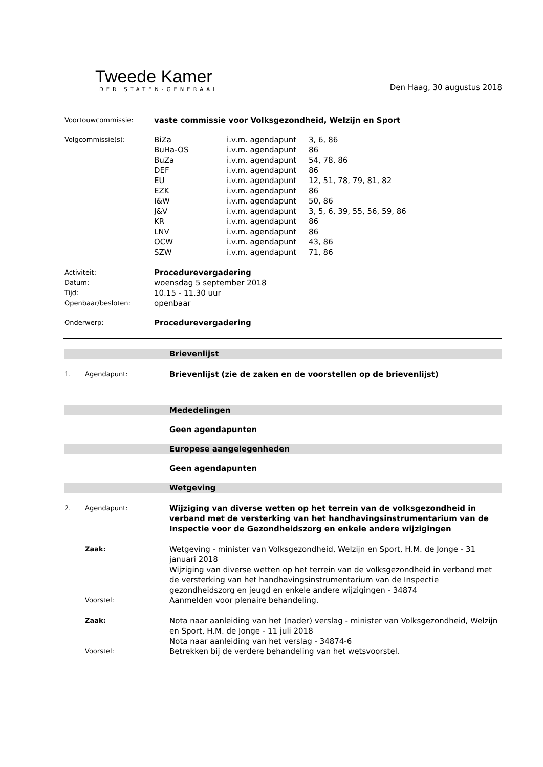Tweede Kamer
DER STATEN-GENERAAL
Den Haag, 30 augustus 2018
| Voortouwcommissie: | vaste commissie voor Volksgezondheid, Welzijn en Sport | | |
| Volgcommissie(s): | BiZa | i.v.m. agendapunt | 3, 6, 86 |
| | BuHa-OS | i.v.m. agendapunt | 86 |
| | BuZa | i.v.m. agendapunt | 54, 78, 86 |
| | DEF | i.v.m. agendapunt | 86 |
| | EU | i.v.m. agendapunt | 12, 51, 78, 79, 81, 82 |
| | EZK | i.v.m. agendapunt | 86 |
| | I&W | i.v.m. agendapunt | 50, 86 |
| | J&V | i.v.m. agendapunt | 3, 5, 6, 39, 55, 56, 59, 86 |
| | KR | i.v.m. agendapunt | 86 |
| | LNV | i.v.m. agendapunt | 86 |
| | OCW | i.v.m. agendapunt | 43, 86 |
| | SZW | i.v.m. agendapunt | 71, 86 |
| Activiteit: | Procedurevergadering | | |
| Datum: | woensdag 5 september 2018 | | |
| Tijd: | 10.15 - 11.30 uur | | |
| Openbaar/besloten: | openbaar | | |
| Onderwerp: | Procedurevergadering | | |
| | | Brievenlijst |
| 1. | Agendapunt: | Brievenlijst (zie de zaken en de voorstellen op de brievenlijst) |
| | | Mededelingen |
| | | Geen agendapunten |
| | | Europese aangelegenheden |
| | | Geen agendapunten |
| | | Wetgeving |
| 2. | Agendapunt: | Wijziging van diverse wetten op het terrein van de volksgezondheid in verband met de versterking van het handhavingsinstrumentarium van de Inspectie voor de Gezondheidszorg en enkele andere wijzigingen |
| | Zaak: | Wetgeving - minister van Volksgezondheid, Welzijn en Sport, H.M. de Jonge - 31 januari 2018 Wijziging van diverse wetten op het terrein van de volksgezondheid in verband met de versterking van het handhavingsinstrumentarium van de Inspectie gezondheidszorg en jeugd en enkele andere wijzigingen - 34874 |
| | Voorstel: | Aanmelden voor plenaire behandeling. |
| | Zaak: | Nota naar aanleiding van het (nader) verslag - minister van Volksgezondheid, Welzijn en Sport, H.M. de Jonge - 11 juli 2018 Nota naar aanleiding van het verslag - 34874-6 |
| | Voorstel: | Betrekken bij de verdere behandeling van het wetsvoorstel. |